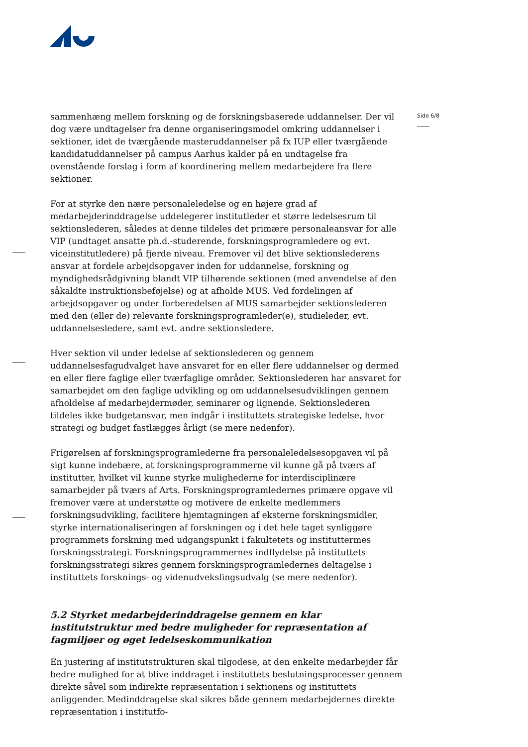Side 6/8
sammenhæng mellem forskning og de forskningsbaserede uddannelser. Der vil dog være undtagelser fra denne organiseringsmodel omkring uddannelser i sektioner, idet de tværgående masteruddannelser på fx IUP eller tværgående kandidatuddannelser på campus Aarhus kalder på en undtagelse fra ovenstående forslag i form af koordinering mellem medarbejdere fra flere sektioner.
For at styrke den nære personaleledelse og en højere grad af medarbejderinddragelse uddelegerer institutleder et større ledelsesrum til sektionslederen, således at denne tildeles det primære personaleansvar for alle VIP (undtaget ansatte ph.d.-studerende, forskningsprogramledere og evt. viceinstitutledere) på fjerde niveau. Fremover vil det blive sektionslederens ansvar at fordele arbejdsopgaver inden for uddannelse, forskning og myndighedsrådgivning blandt VIP tilhørende sektionen (med anvendelse af den såkaldte instruktionsbeføjelse) og at afholde MUS. Ved fordelingen af arbejdsopgaver og under forberedelsen af MUS samarbejder sektionslederen med den (eller de) relevante forskningsprogramleder(e), studieleder, evt. uddannelsesledere, samt evt. andre sektionsledere.
Hver sektion vil under ledelse af sektionslederen og gennem uddannelsesfagudvalget have ansvaret for en eller flere uddannelser og dermed en eller flere faglige eller tværfaglige områder. Sektionslederen har ansvaret for samarbejdet om den faglige udvikling og om uddannelsesudviklingen gennem afholdelse af medarbejdermøder, seminarer og lignende. Sektionslederen tildeles ikke budgetansvar, men indgår i instituttets strategiske ledelse, hvor strategi og budget fastlægges årligt (se mere nedenfor).
Frigørelsen af forskningsprogramlederne fra personaleledelsesopgaven vil på sigt kunne indebære, at forskningsprogrammerne vil kunne gå på tværs af institutter, hvilket vil kunne styrke mulighederne for interdisciplinære samarbejder på tværs af Arts. Forskningsprogramledernes primære opgave vil fremover være at understøtte og motivere de enkelte medlemmers forskningsudvikling, facilitere hjemtagningen af eksterne forskningsmidler, styrke internationaliseringen af forskningen og i det hele taget synliggøre programmets forskning med udgangspunkt i fakultetets og instituttermes forskningsstrategi. Forskningsprogrammernes indflydelse på instituttets forskningsstrategi sikres gennem forskningsprogramledernes deltagelse i instituttets forsknings- og videnudvekslingsudvalg (se mere nedenfor).
5.2 Styrket medarbejderinddragelse gennem en klar institutstruktur med bedre muligheder for repræsentation af fagmiljøer og øget ledelseskommunikation
En justering af institutstrukturen skal tilgodese, at den enkelte medarbejder får bedre mulighed for at blive inddraget i instituttets beslutningsprocesser gennem direkte såvel som indirekte repræsentation i sektionens og instituttets anliggender. Medinddragelse skal sikres både gennem medarbejdernes direkte repræsentation i institutfo-